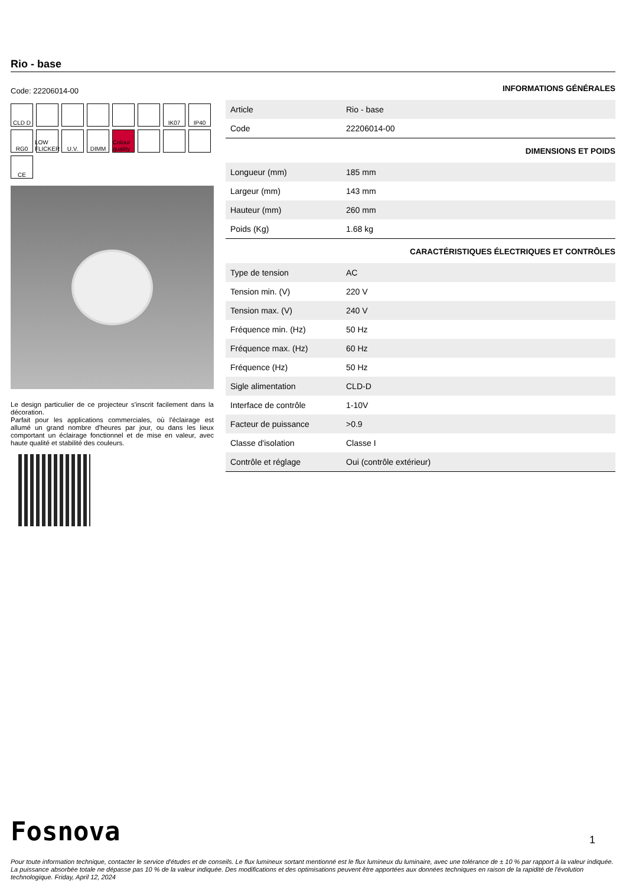Rio - base
Code: 22206014-00
CLD D
IK07
IP40
RG0
LOW FLICKER
U.V.
DIMM
Colour quality
CE
Le design particulier de ce projecteur s'inscrit facilement dans la décoration.
Parfait pour les applications commerciales, où l'éclairage est allumé un grand nombre d'heures par jour, ou dans les lieux comportant un éclairage fonctionnel et de mise en valeur, avec haute qualité et stabilité des couleurs.
INFORMATIONS GÉNÉRALES
| Article | Rio - base |
| Code | 22206014-00 |
DIMENSIONS ET POIDS
| Longueur (mm) | 185 mm |
| Largeur (mm) | 143 mm |
| Hauteur (mm) | 260 mm |
| Poids (Kg) | 1.68 kg |
CARACTÉRISTIQUES ÉLECTRIQUES ET CONTRÔLES
| Type de tension | AC |
| Tension min. (V) | 220 V |
| Tension max. (V) | 240 V |
| Fréquence min. (Hz) | 50 Hz |
| Fréquence max. (Hz) | 60 Hz |
| Fréquence (Hz) | 50 Hz |
| Sigle alimentation | CLD-D |
| Interface de contrôle | 1-10V |
| Facteur de puissance | >0.9 |
| Classe d'isolation | Classe I |
| Contrôle et réglage | Oui (contrôle extérieur) |
Fosnova
1
Pour toute information technique, contacter le service d'études et de conseils. Le flux lumineux sortant mentionné est le flux lumineux du luminaire, avec une tolérance de ± 10 % par rapport à la valeur indiquée. La puissance absorbée totale ne dépasse pas 10 % de la valeur indiquée. Des modifications et des optimisations peuvent être apportées aux données techniques en raison de la rapidité de l'évolution technologique. Friday, April 12, 2024